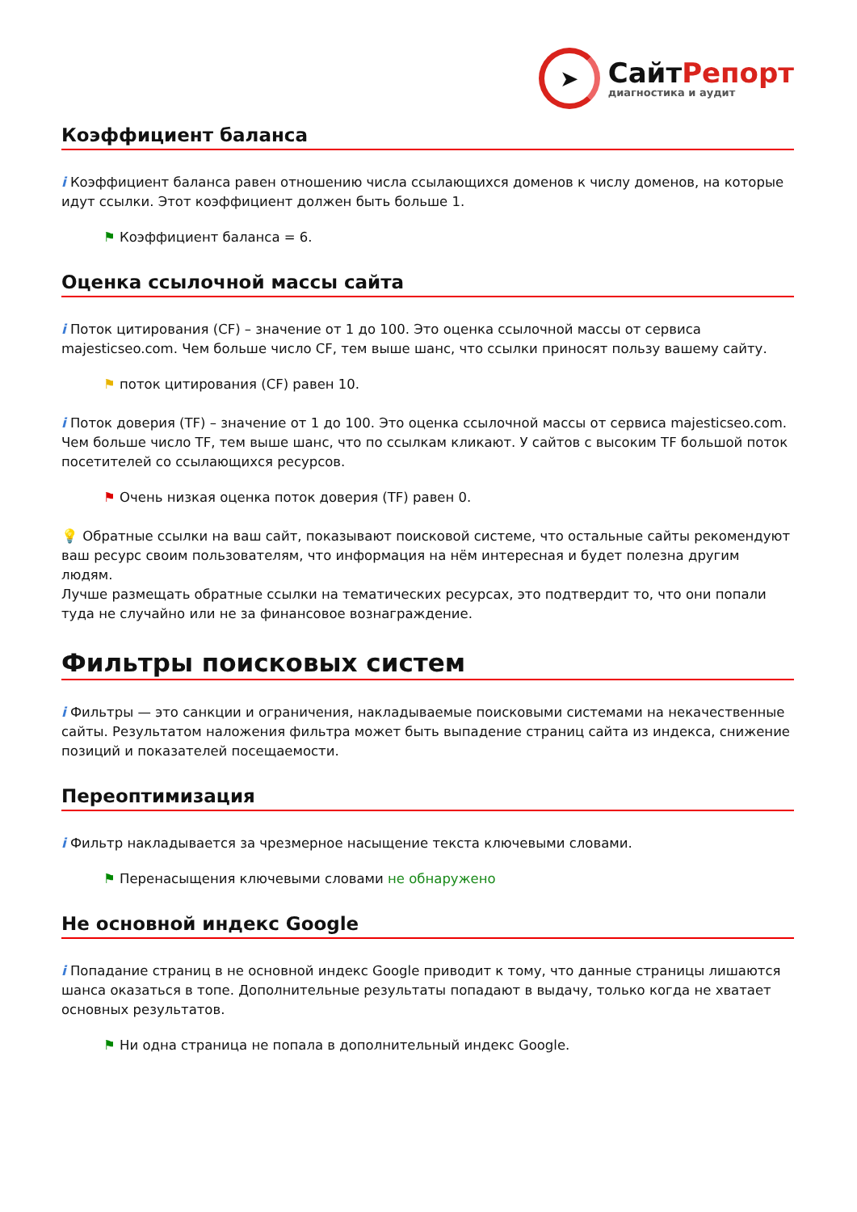➤
СайтРепорт
диагностика и аудит
Коэффициент баланса
i Коэффициент баланса равен отношению числа ссылающихся доменов к числу доменов, на которые идут ссылки. Этот коэффициент должен быть больше 1.
⚑ Коэффициент баланса = 6.
Оценка ссылочной массы сайта
i Поток цитирования (CF) – значение от 1 до 100. Это оценка ссылочной массы от сервиса majesticseo.com. Чем больше число CF, тем выше шанс, что ссылки приносят пользу вашему сайту.
⚑ поток цитирования (CF) равен 10.
i Поток доверия (TF) – значение от 1 до 100. Это оценка ссылочной массы от сервиса majesticseo.com. Чем больше число TF, тем выше шанс, что по ссылкам кликают. У сайтов с высоким TF большой поток посетителей со ссылающихся ресурсов.
⚑ Очень низкая оценка поток доверия (TF) равен 0.
💡 Обратные ссылки на ваш сайт, показывают поисковой системе, что остальные сайты рекомендуют ваш ресурс своим пользователям, что информация на нём интересная и будет полезна другим людям.
Лучше размещать обратные ссылки на тематических ресурсах, это подтвердит то, что они попали туда не случайно или не за финансовое вознаграждение.
Фильтры поисковых систем
i Фильтры — это санкции и ограничения, накладываемые поисковыми системами на некачественные сайты. Результатом наложения фильтра может быть выпадение страниц сайта из индекса, снижение позиций и показателей посещаемости.
Переоптимизация
i Фильтр накладывается за чрезмерное насыщение текста ключевыми словами.
⚑ Перенасыщения ключевыми словами не обнаружено
Не основной индекс Google
i Попадание страниц в не основной индекс Google приводит к тому, что данные страницы лишаются шанса оказаться в топе. Дополнительные результаты попадают в выдачу, только когда не хватает основных результатов.
⚑ Ни одна страница не попала в дополнительный индекс Google.